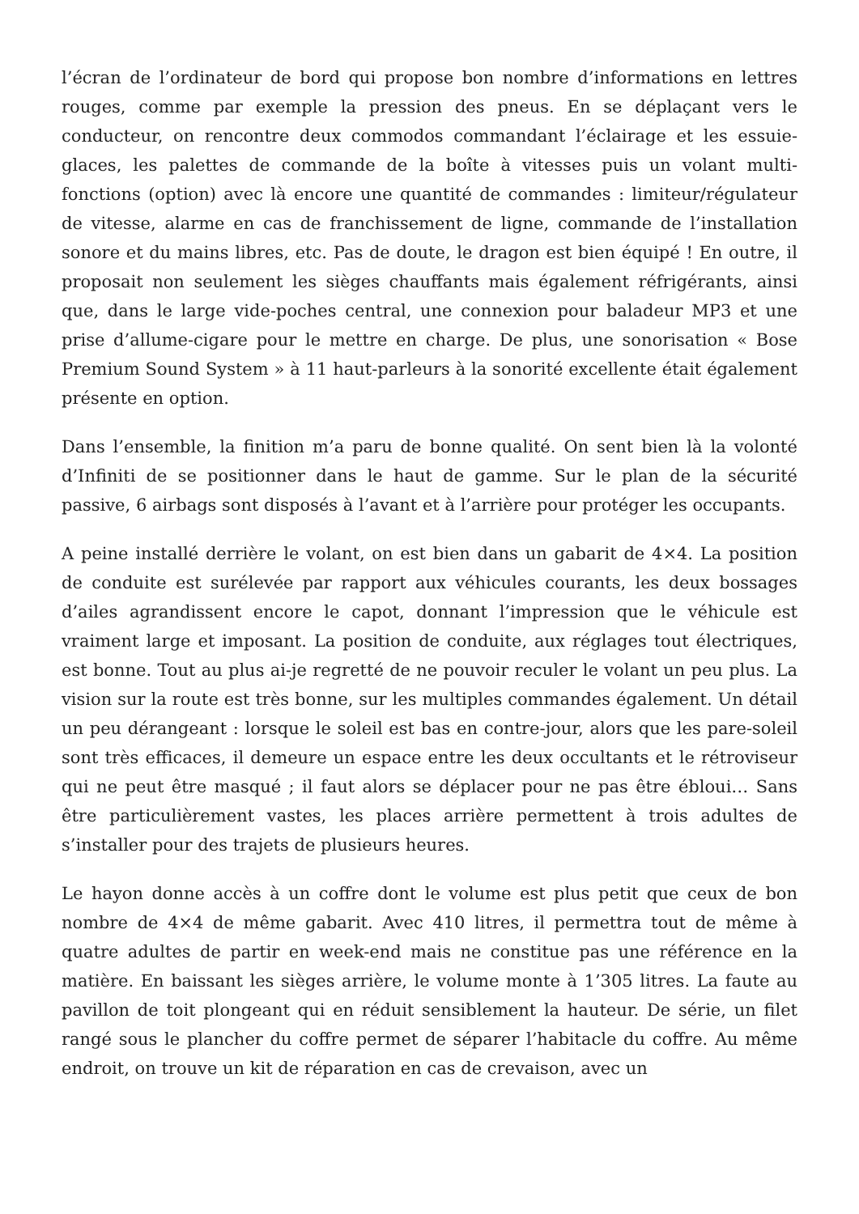l’écran de l’ordinateur de bord qui propose bon nombre d’informations en lettres rouges, comme par exemple la pression des pneus. En se déplaçant vers le conducteur, on rencontre deux commodos commandant l’éclairage et les essuie-glaces, les palettes de commande de la boîte à vitesses puis un volant multi-fonctions (option) avec là encore une quantité de commandes : limiteur/régulateur de vitesse, alarme en cas de franchissement de ligne, commande de l’installation sonore et du mains libres, etc. Pas de doute, le dragon est bien équipé ! En outre, il proposait non seulement les sièges chauffants mais également réfrigérants, ainsi que, dans le large vide-poches central, une connexion pour baladeur MP3 et une prise d’allume-cigare pour le mettre en charge. De plus, une sonorisation « Bose Premium Sound System » à 11 haut-parleurs à la sonorité excellente était également présente en option.
Dans l’ensemble, la finition m’a paru de bonne qualité. On sent bien là la volonté d’Infiniti de se positionner dans le haut de gamme. Sur le plan de la sécurité passive, 6 airbags sont disposés à l’avant et à l’arrière pour protéger les occupants.
A peine installé derrière le volant, on est bien dans un gabarit de 4×4. La position de conduite est surélevée par rapport aux véhicules courants, les deux bossages d’ailes agrandissent encore le capot, donnant l’impression que le véhicule est vraiment large et imposant. La position de conduite, aux réglages tout électriques, est bonne. Tout au plus ai-je regretté de ne pouvoir reculer le volant un peu plus. La vision sur la route est très bonne, sur les multiples commandes également. Un détail un peu dérangeant : lorsque le soleil est bas en contre-jour, alors que les pare-soleil sont très efficaces, il demeure un espace entre les deux occultants et le rétroviseur qui ne peut être masqué ; il faut alors se déplacer pour ne pas être ébloui… Sans être particulièrement vastes, les places arrière permettent à trois adultes de s’installer pour des trajets de plusieurs heures.
Le hayon donne accès à un coffre dont le volume est plus petit que ceux de bon nombre de 4×4 de même gabarit. Avec 410 litres, il permettra tout de même à quatre adultes de partir en week-end mais ne constitue pas une référence en la matière. En baissant les sièges arrière, le volume monte à 1’305 litres. La faute au pavillon de toit plongeant qui en réduit sensiblement la hauteur. De série, un filet rangé sous le plancher du coffre permet de séparer l’habitacle du coffre. Au même endroit, on trouve un kit de réparation en cas de crevaison, avec un